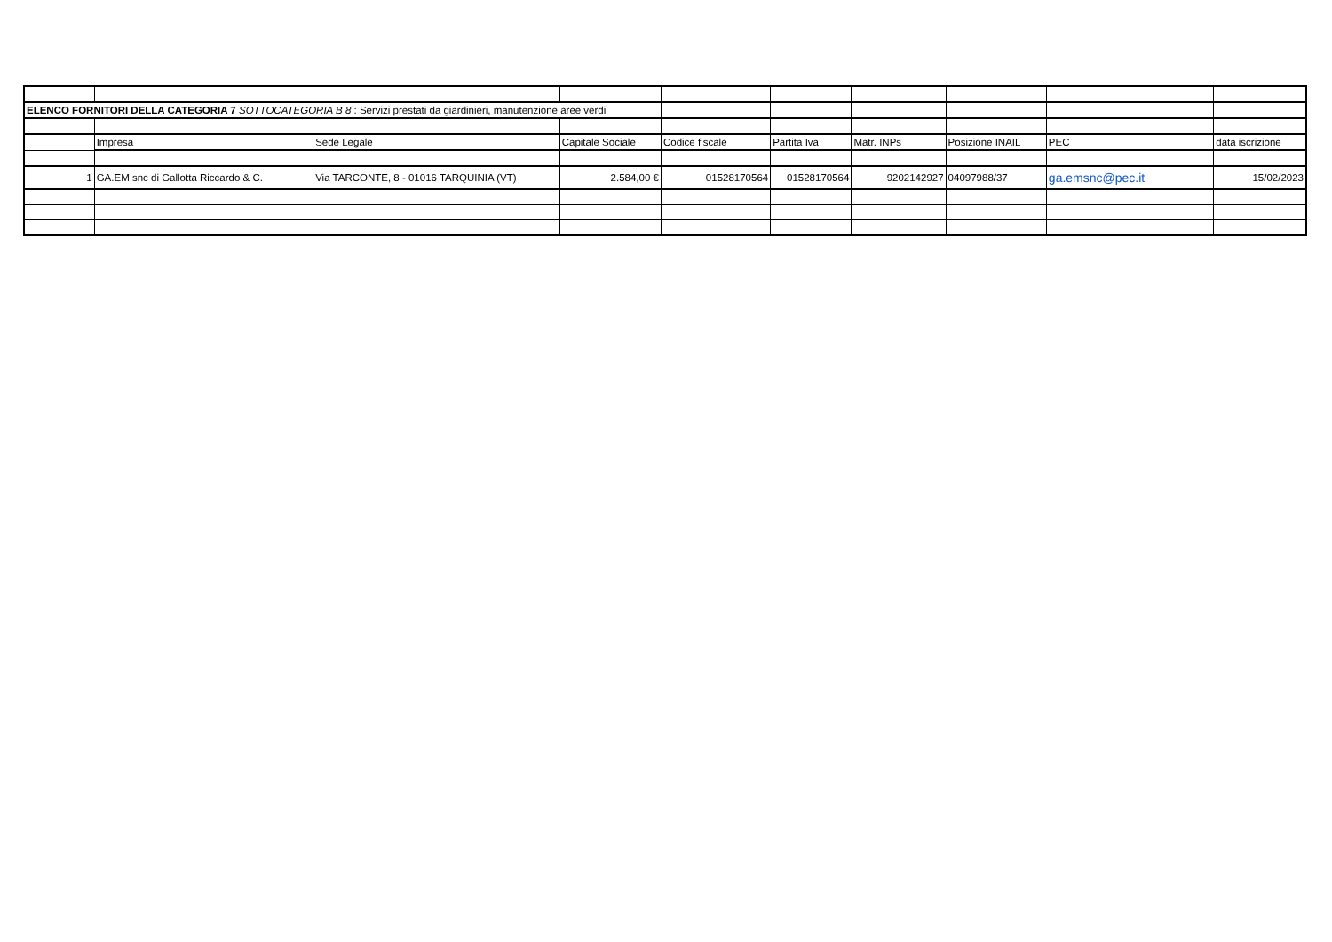| ELENCO FORNITORI DELLA CATEGORIA 7 SOTTOCATEGORIA B 8 : Servizi prestati da giardinieri, manutenzione aree verdi | | | | | | | | | |
| | Impresa | Sede Legale | Capitale Sociale | Codice fiscale | Partita Iva | Matr. INPs | Posizione INAIL | PEC | data iscrizione |
| 1 | GA.EM snc di Gallotta Riccardo & C. | Via TARCONTE, 8 - 01016 TARQUINIA (VT) | 2.584,00 € | 01528170564 | 01528170564 | 9202142927 | 04097988/37 | ga.emsnc@pec.it | 15/02/2023 |